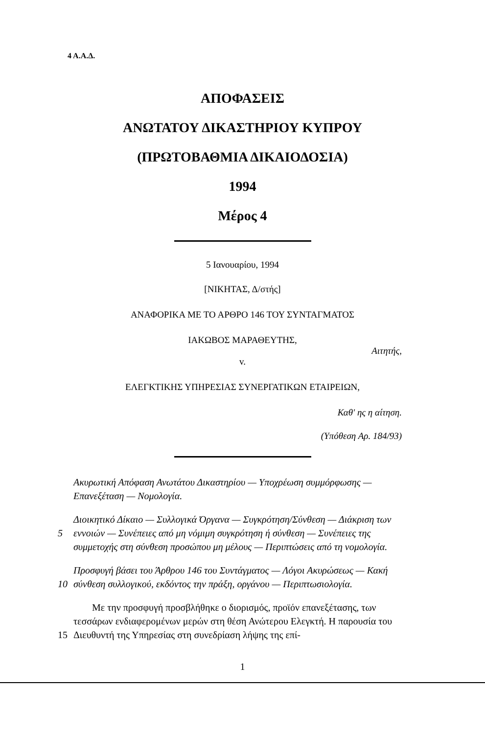4 Α.Α.Δ.
ΑΠΟΦΑΣΕΙΣ
ΑΝΩΤΑΤΟΥ ΔΙΚΑΣΤΗΡΙΟΥ ΚΥΠΡΟΥ
(ΠΡΩΤΟΒΑΘΜΙΑ ΔΙΚΑΙΟΔΟΣΙΑ)
1994
Μέρος 4
5 Ιανουαρίου, 1994
[ΝΙΚΗΤΑΣ, Δ/στής]
ΑΝΑΦΟΡΙΚΑ ΜΕ ΤΟ ΑΡΘΡΟ 146 ΤΟΥ ΣΥΝΤΑΓΜΑΤΟΣ
ΙΑΚΩΒΟΣ ΜΑΡΑΘΕΥΤΗΣ,
Αιτητής,
v.
ΕΛΕΓΚΤΙΚΗΣ ΥΠΗΡΕΣΙΑΣ ΣΥΝΕΡΓΑΤΙΚΩΝ ΕΤΑΙΡΕΙΩΝ,
Καθ' ης η αίτηση.
(Υπόθεση Αρ. 184/93)
Ακυρωτική Απόφαση Ανωτάτου Δικαστηρίου — Υποχρέωση συμμόρφωσης — Επανεξέταση — Νομολογία.
5 Διοικητικό Δίκαιο — Συλλογικά Όργανα — Συγκρότηση/Σύνθεση — Διάκριση των εννοιών — Συνέπειες από μη νόμιμη συγκρότηση ή σύνθεση — Συνέπειες της συμμετοχής στη σύνθεση προσώπου μη μέλους — Περιπτώσεις από τη νομολογία.
10 Προσφυγή βάσει του Άρθρου 146 του Συντάγματος — Λόγοι Ακυρώσεως — Κακή σύνθεση συλλογικού, εκδόντος την πράξη, οργάνου — Περιπτωσιολογία.
15 Με την προσφυγή προσβλήθηκε ο διορισμός, προϊόν επανεξέτασης, των τεσσάρων ενδιαφερομένων μερών στη θέση Ανώτερου Ελεγκτή. Η παρουσία του Διευθυντή της Υπηρεσίας στη συνεδρίαση λήψης της επί-
1